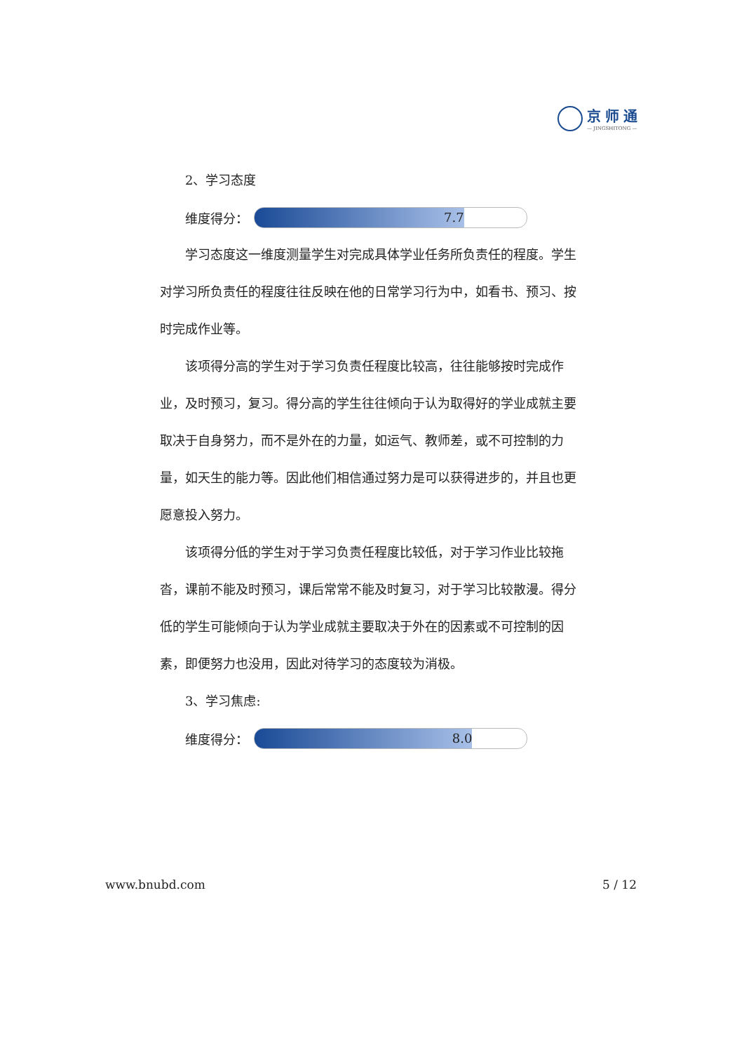京师通
— JINGSHITONG —
2、学习态度
维度得分：
7.7
学习态度这一维度测量学生对完成具体学业任务所负责任的程度。学生对学习所负责任的程度往往反映在他的日常学习行为中，如看书、预习、按时完成作业等。
该项得分高的学生对于学习负责任程度比较高，往往能够按时完成作业，及时预习，复习。得分高的学生往往倾向于认为取得好的学业成就主要取决于自身努力，而不是外在的力量，如运气、教师差，或不可控制的力量，如天生的能力等。因此他们相信通过努力是可以获得进步的，并且也更愿意投入努力。
该项得分低的学生对于学习负责任程度比较低，对于学习作业比较拖沓，课前不能及时预习，课后常常不能及时复习，对于学习比较散漫。得分低的学生可能倾向于认为学业成就主要取决于外在的因素或不可控制的因素，即便努力也没用，因此对待学习的态度较为消极。
3、学习焦虑:
维度得分：
8.0
www.bnubd.com 5 / 12